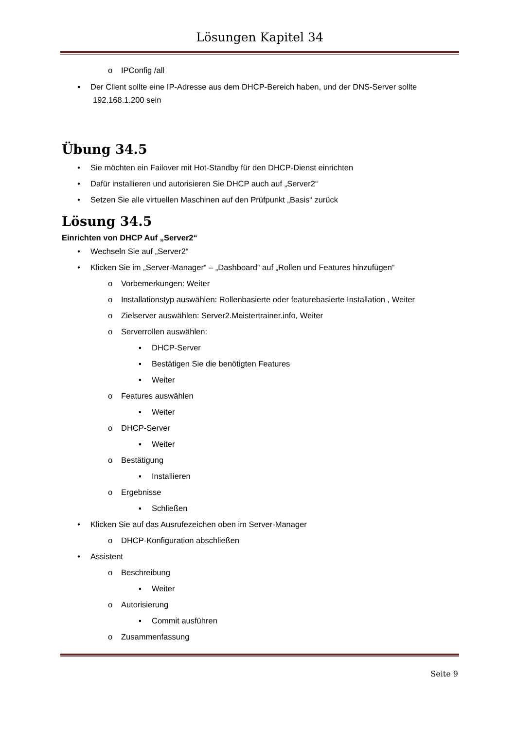Lösungen Kapitel 34
o IPConfig /all
▪ Der Client sollte eine IP-Adresse aus dem DHCP-Bereich haben, und der DNS-Server sollte 192.168.1.200 sein
Übung 34.5
• Sie möchten ein Failover mit Hot-Standby für den DHCP-Dienst einrichten
• Dafür installieren und autorisieren Sie DHCP auch auf „Server2“
• Setzen Sie alle virtuellen Maschinen auf den Prüfpunkt „Basis“ zurück
Lösung 34.5
Einrichten von DHCP Auf „Server2“
• Wechseln Sie auf „Server2“
• Klicken Sie im „Server-Manager“ – „Dashboard“ auf „Rollen und Features hinzufügen“
o Vorbemerkungen: Weiter
o Installationstyp auswählen: Rollenbasierte oder featurebasierte Installation , Weiter
o Zielserver auswählen: Server2.Meistertrainer.info, Weiter
o Serverrollen auswählen:
▪ DHCP-Server
▪ Bestätigen Sie die benötigten Features
▪ Weiter
o Features auswählen
▪ Weiter
o DHCP-Server
▪ Weiter
o Bestätigung
▪ Installieren
o Ergebnisse
▪ Schließen
• Klicken Sie auf das Ausrufezeichen oben im Server-Manager
o DHCP-Konfiguration abschließen
• Assistent
o Beschreibung
▪ Weiter
o Autorisierung
▪ Commit ausführen
o Zusammenfassung
Seite 9